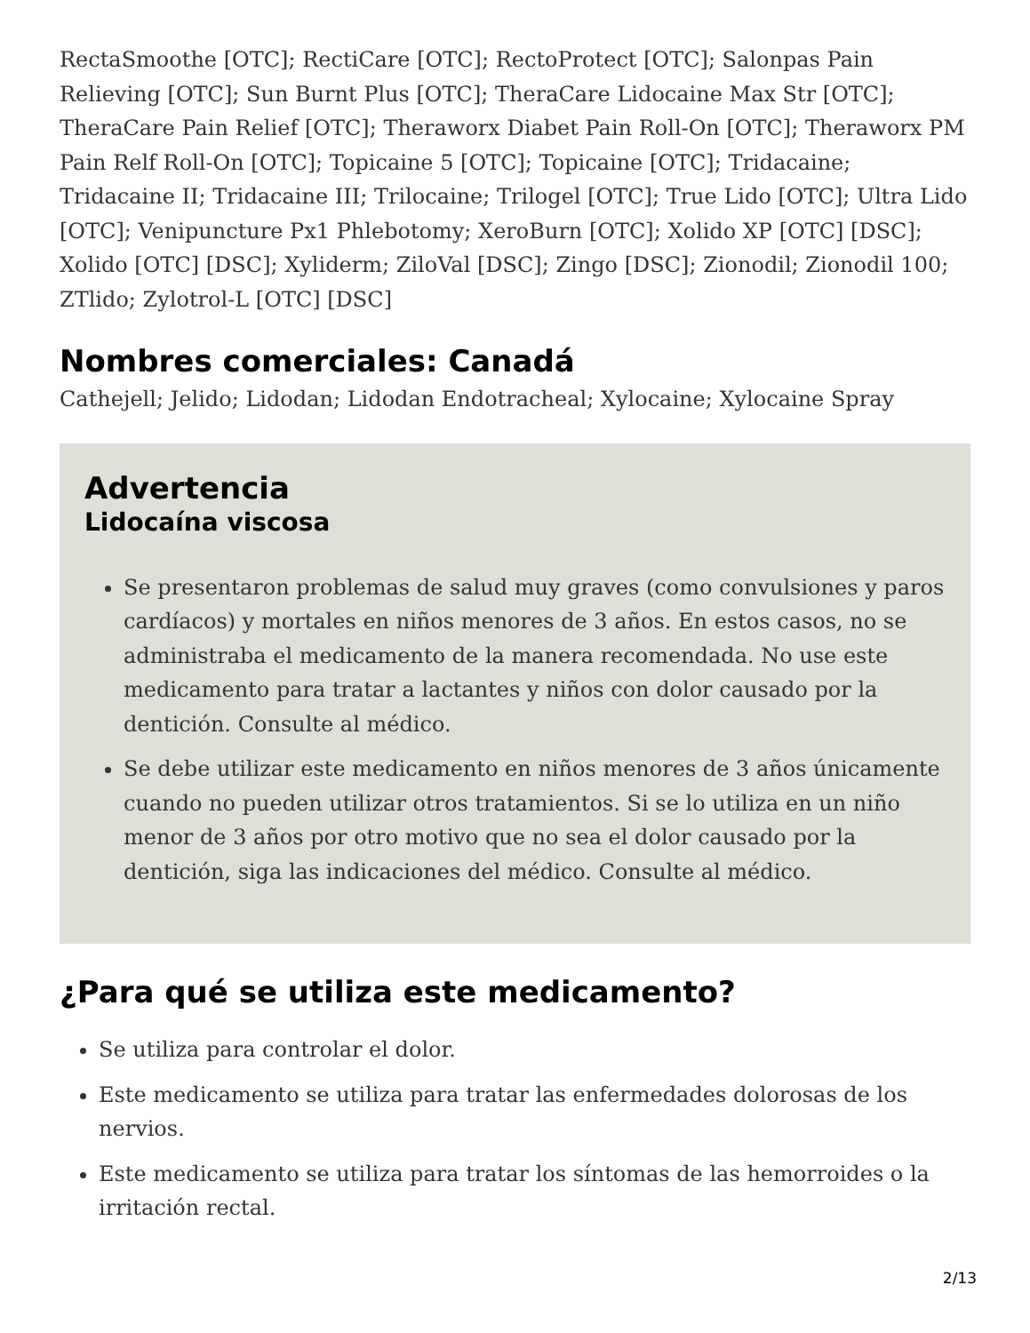RectaSmoothe [OTC]; RectiCare [OTC]; RectoProtect [OTC]; Salonpas Pain Relieving [OTC]; Sun Burnt Plus [OTC]; TheraCare Lidocaine Max Str [OTC]; TheraCare Pain Relief [OTC]; Theraworx Diabet Pain Roll-On [OTC]; Theraworx PM Pain Relf Roll-On [OTC]; Topicaine 5 [OTC]; Topicaine [OTC]; Tridacaine; Tridacaine II; Tridacaine III; Trilocaine; Trilogel [OTC]; True Lido [OTC]; Ultra Lido [OTC]; Venipuncture Px1 Phlebotomy; XeroBurn [OTC]; Xolido XP [OTC] [DSC]; Xolido [OTC] [DSC]; Xyliderm; ZiloVal [DSC]; Zingo [DSC]; Zionodil; Zionodil 100; ZTlido; Zylotrol-L [OTC] [DSC]
Nombres comerciales: Canadá
Cathejell; Jelido; Lidodan; Lidodan Endotracheal; Xylocaine; Xylocaine Spray
Advertencia
Lidocaína viscosa
Se presentaron problemas de salud muy graves (como convulsiones y paros cardíacos) y mortales en niños menores de 3 años. En estos casos, no se administraba el medicamento de la manera recomendada. No use este medicamento para tratar a lactantes y niños con dolor causado por la dentición. Consulte al médico.
Se debe utilizar este medicamento en niños menores de 3 años únicamente cuando no pueden utilizar otros tratamientos. Si se lo utiliza en un niño menor de 3 años por otro motivo que no sea el dolor causado por la dentición, siga las indicaciones del médico. Consulte al médico.
¿Para qué se utiliza este medicamento?
Se utiliza para controlar el dolor.
Este medicamento se utiliza para tratar las enfermedades dolorosas de los nervios.
Este medicamento se utiliza para tratar los síntomas de las hemorroides o la irritación rectal.
2/13